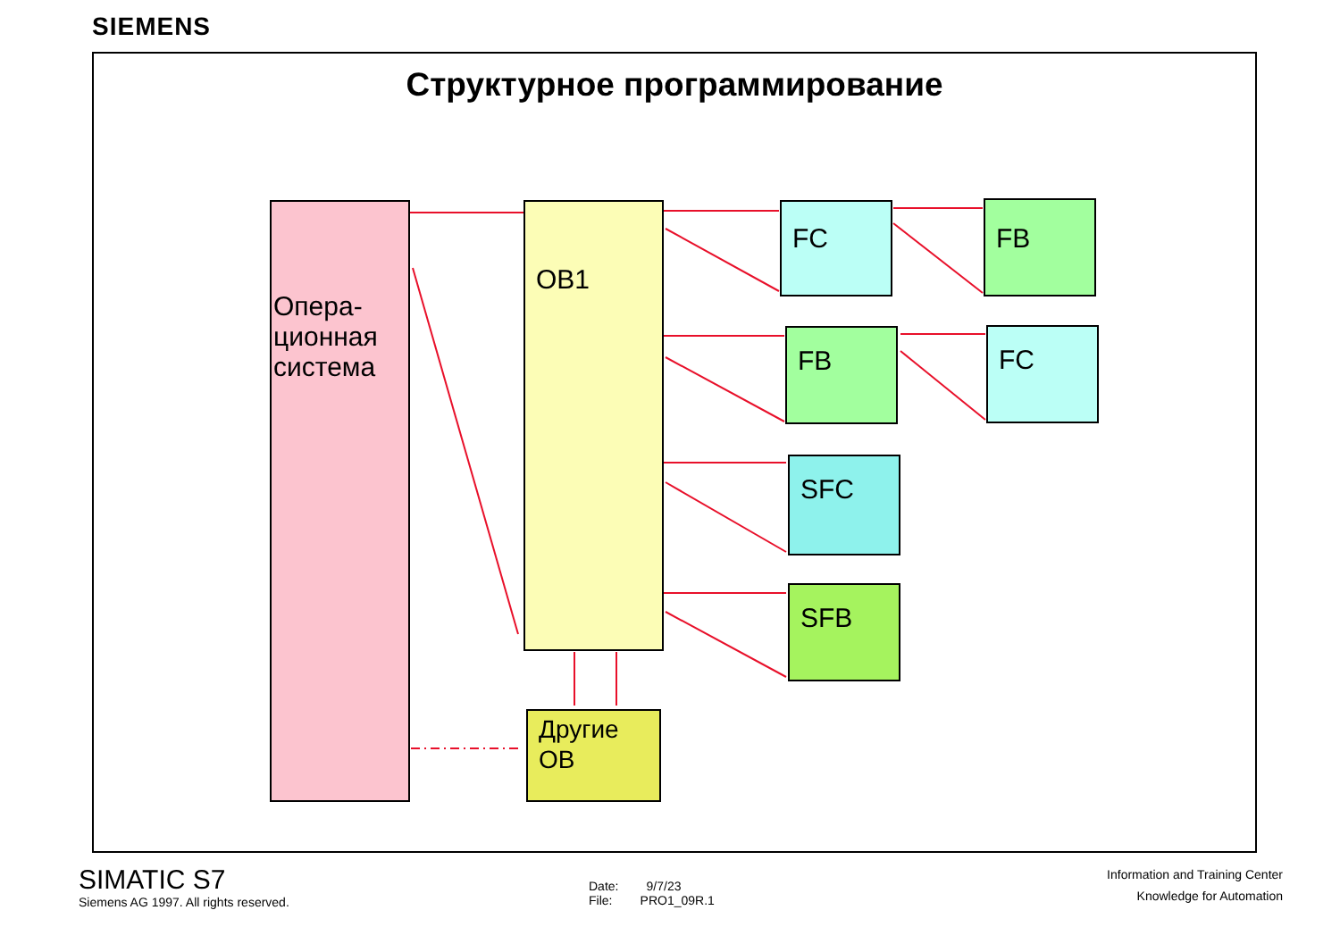SIEMENS
Структурное программирование
Опера-
ционная
система
OB1
Другие
OB
FC FB
FB FC
SFC
SFB
SIMATIC S7
Siemens AG 1997. All rights reserved.
Date: 9/7/23
File: PRO1_09R.1
Information and Training Center
Knowledge for Automation